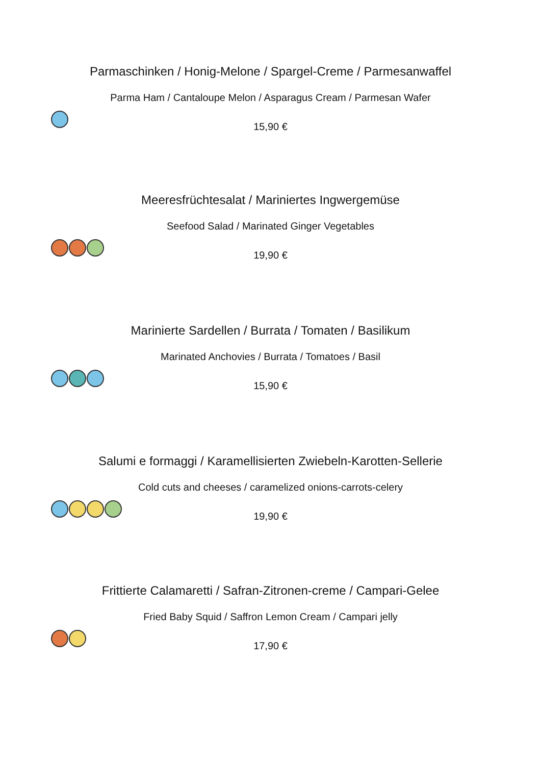Parmaschinken / Honig-Melone / Spargel-Creme / Parmesanwaffel
Parma Ham / Cantaloupe Melon / Asparagus Cream / Parmesan Wafer
15,90 €
Meeresfrüchtesalat / Mariniertes Ingwergemüse
Seefood Salad / Marinated Ginger Vegetables
19,90 €
Marinierte Sardellen / Burrata / Tomaten / Basilikum
Marinated Anchovies / Burrata / Tomatoes / Basil
15,90 €
Salumi e formaggi / Karamellisierten Zwiebeln-Karotten-Sellerie
Cold cuts and cheeses / caramelized onions-carrots-celery
19,90 €
Frittierte Calamaretti / Safran-Zitronen-creme / Campari-Gelee
Fried Baby Squid / Saffron Lemon Cream / Campari jelly
17,90 €